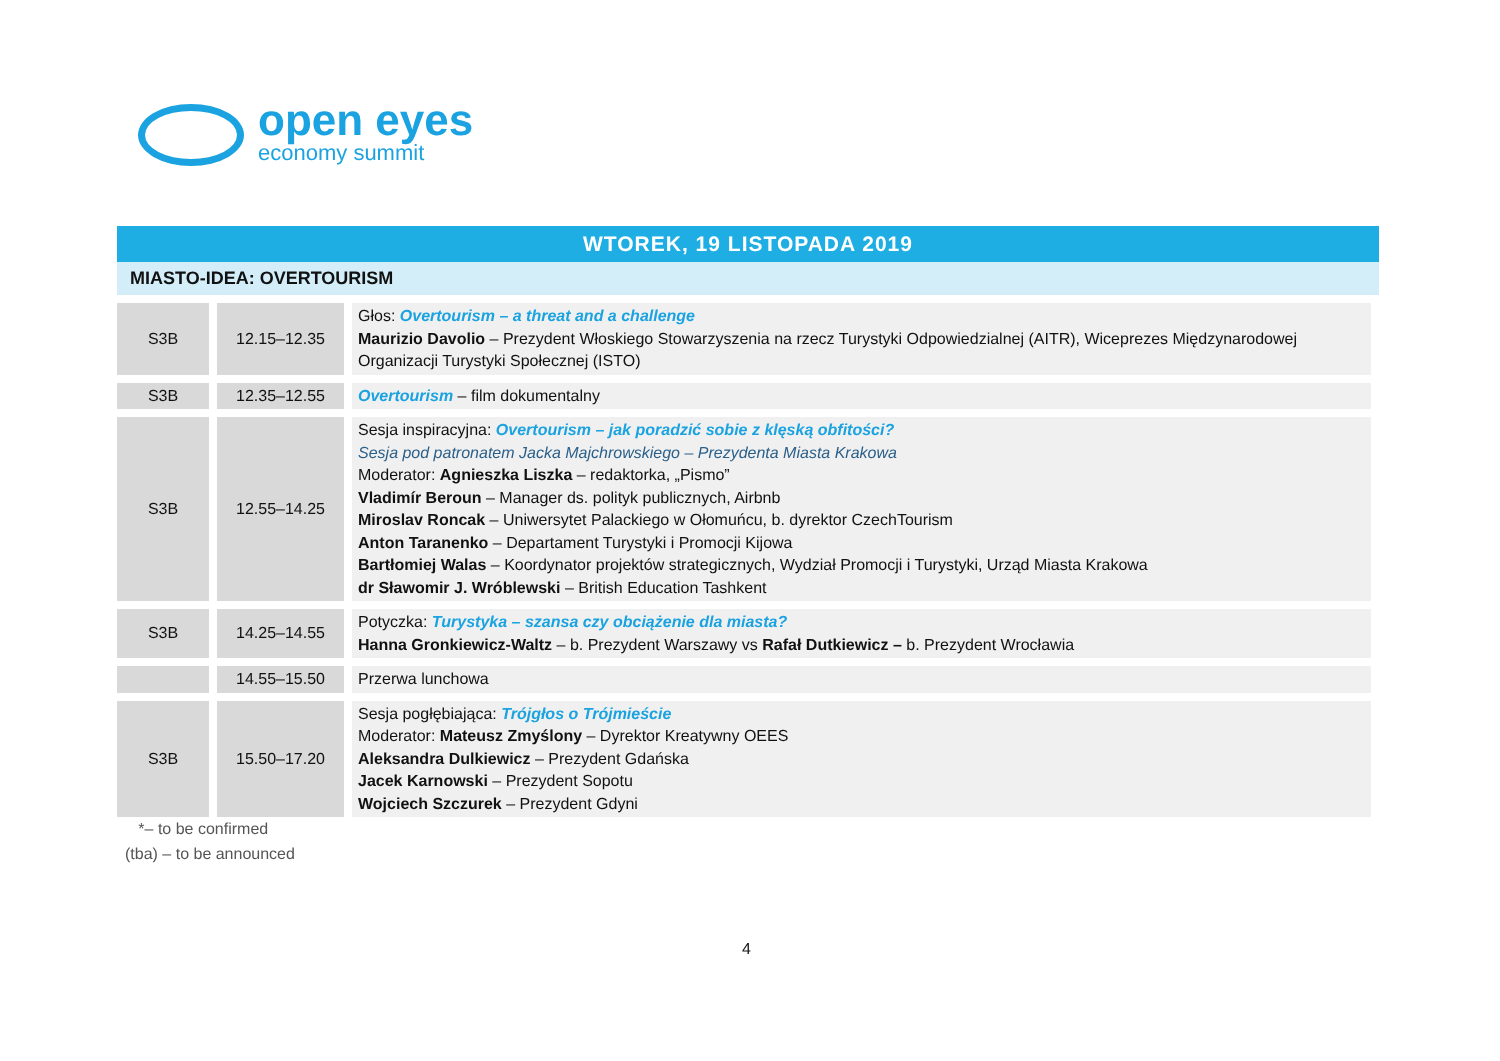open eyes
economy summit
WTOREK, 19 LISTOPADA 2019
MIASTO-IDEA: OVERTOURISM
| S3B | 12.15–12.35 | Głos: Overtourism – a threat and a challenge Maurizio Davolio – Prezydent Włoskiego Stowarzyszenia na rzecz Turystyki Odpowiedzialnej (AITR), Wiceprezes Międzynarodowej Organizacji Turystyki Społecznej (ISTO) |
| S3B | 12.35–12.55 | Overtourism – film dokumentalny |
| S3B | 12.55–14.25 | Sesja inspiracyjna: Overtourism – jak poradzić sobie z klęską obfitości? Sesja pod patronatem Jacka Majchrowskiego – Prezydenta Miasta Krakowa Moderator: Agnieszka Liszka – redaktorka, „Pismo” Vladimír Beroun – Manager ds. polityk publicznych, Airbnb Miroslav Roncak – Uniwersytet Palackiego w Ołomuńcu, b. dyrektor CzechTourism Anton Taranenko – Departament Turystyki i Promocji Kijowa Bartłomiej Walas – Koordynator projektów strategicznych, Wydział Promocji i Turystyki, Urząd Miasta Krakowa dr Sławomir J. Wróblewski – British Education Tashkent |
| S3B | 14.25–14.55 | Potyczka: Turystyka – szansa czy obciążenie dla miasta? Hanna Gronkiewicz-Waltz – b. Prezydent Warszawy vs Rafał Dutkiewicz – b. Prezydent Wrocławia |
| | 14.55–15.50 | Przerwa lunchowa |
| S3B | 15.50–17.20 | Sesja pogłębiająca: Trójgłos o Trójmieście Moderator: Mateusz Zmyślony – Dyrektor Kreatywny OEES Aleksandra Dulkiewicz – Prezydent Gdańska Jacek Karnowski – Prezydent Sopotu Wojciech Szczurek – Prezydent Gdyni |
*– to be confirmed
(tba) – to be announced
4